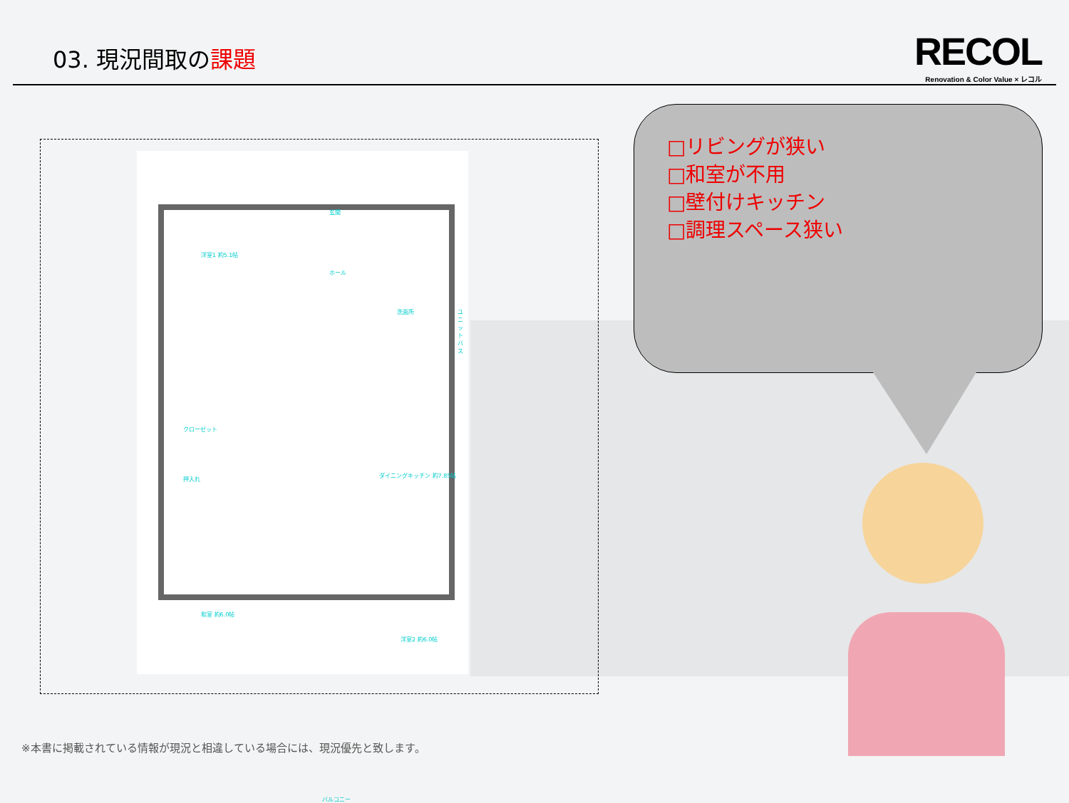03. 現況間取の課題
RECOL
Renovation & Color Value × レコル
洋室1 約5.1帖
玄関
ホール
洗面所 ユニットバス
クローゼット
押入れ
ダイニングキッチン 約7.85帖
和室 約6.0帖
洋室2 約6.0帖
バルコニー
□リビングが狭い
□和室が不用
□壁付けキッチン
□調理スペース狭い
※本書に掲載されている情報が現況と相違している場合には、現況優先と致します。